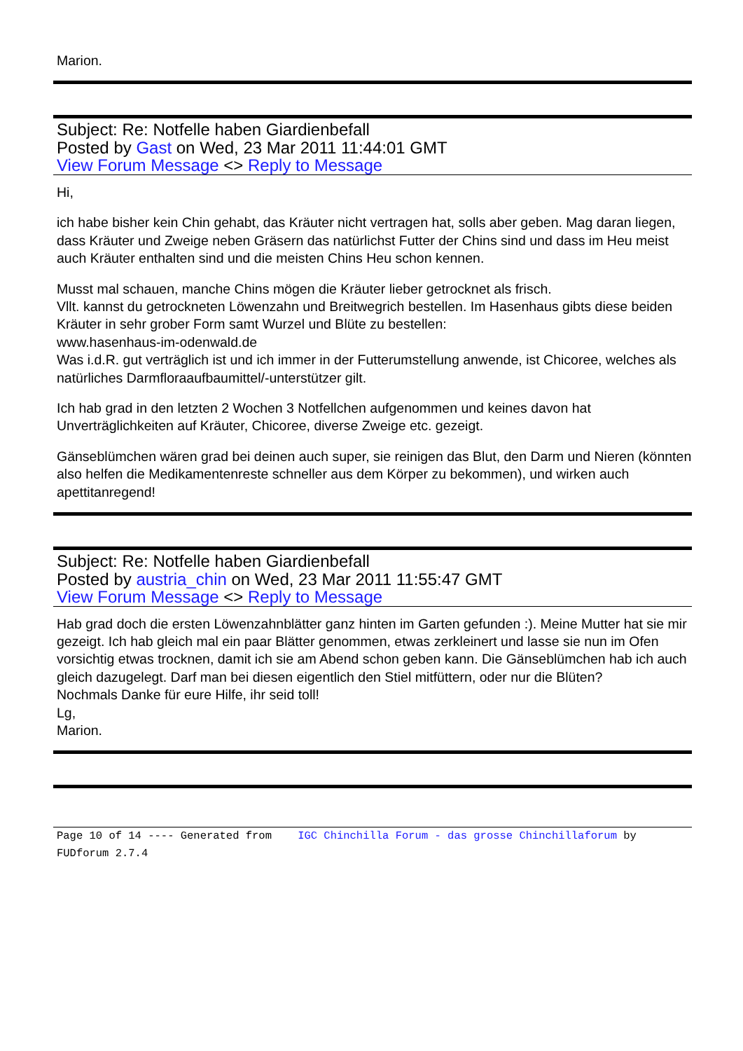Marion.
Subject: Re: Notfelle haben Giardienbefall
Posted by Gast on Wed, 23 Mar 2011 11:44:01 GMT
View Forum Message <> Reply to Message
Hi,
ich habe bisher kein Chin gehabt, das Kräuter nicht vertragen hat, solls aber geben. Mag daran liegen, dass Kräuter und Zweige neben Gräsern das natürlichst Futter der Chins sind und dass im Heu meist auch Kräuter enthalten sind und die meisten Chins Heu schon kennen.
Musst mal schauen, manche Chins mögen die Kräuter lieber getrocknet als frisch.
Vllt. kannst du getrockneten Löwenzahn und Breitwegrich bestellen. Im Hasenhaus gibts diese beiden Kräuter in sehr grober Form samt Wurzel und Blüte zu bestellen:
www.hasenhaus-im-odenwald.de
Was i.d.R. gut verträglich ist und ich immer in der Futterumstellung anwende, ist Chicoree, welches als natürliches Darmfloraaufbaumittel/-unterstützer gilt.
Ich hab grad in den letzten 2 Wochen 3 Notfellchen aufgenommen und keines davon hat Unverträglichkeiten auf Kräuter, Chicoree, diverse Zweige etc. gezeigt.
Gänseblümchen wären grad bei deinen auch super, sie reinigen das Blut, den Darm und Nieren (könnten also helfen die Medikamentenreste schneller aus dem Körper zu bekommen), und wirken auch apettitanregend!
Subject: Re: Notfelle haben Giardienbefall
Posted by austria_chin on Wed, 23 Mar 2011 11:55:47 GMT
View Forum Message <> Reply to Message
Hab grad doch die ersten Löwenzahnblätter ganz hinten im Garten gefunden :). Meine Mutter hat sie mir gezeigt. Ich hab gleich mal ein paar Blätter genommen, etwas zerkleinert und lasse sie nun im Ofen vorsichtig etwas trocknen, damit ich sie am Abend schon geben kann. Die Gänseblümchen hab ich auch gleich dazugelegt. Darf man bei diesen eigentlich den Stiel mitfüttern, oder nur die Blüten?
Nochmals Danke für eure Hilfe, ihr seid toll!
Lg,
Marion.
Page 10 of 14 ---- Generated from IGC Chinchilla Forum - das grosse Chinchillaforum by FUDforum 2.7.4